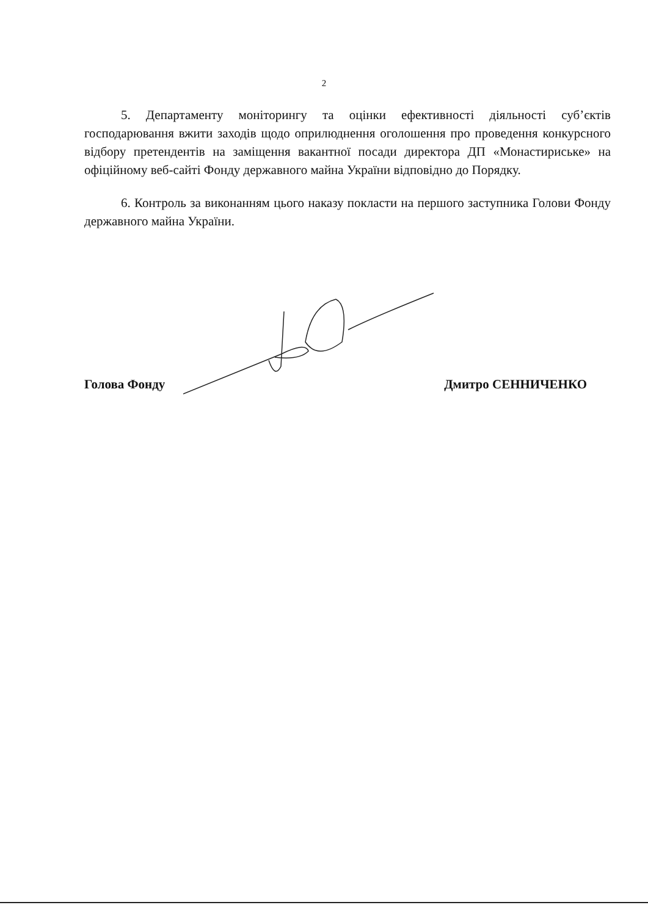2
5. Департаменту моніторингу та оцінки ефективності діяльності суб’єктів господарювання вжити заходів щодо оприлюднення оголошення про проведення конкурсного відбору претендентів на заміщення вакантної посади директора ДП «Монастириське» на офіційному веб-сайті Фонду державного майна України відповідно до Порядку.
6. Контроль за виконанням цього наказу покласти на першого заступника Голови Фонду державного майна України.
Голова Фонду Дмитро СЕННИЧЕНКО